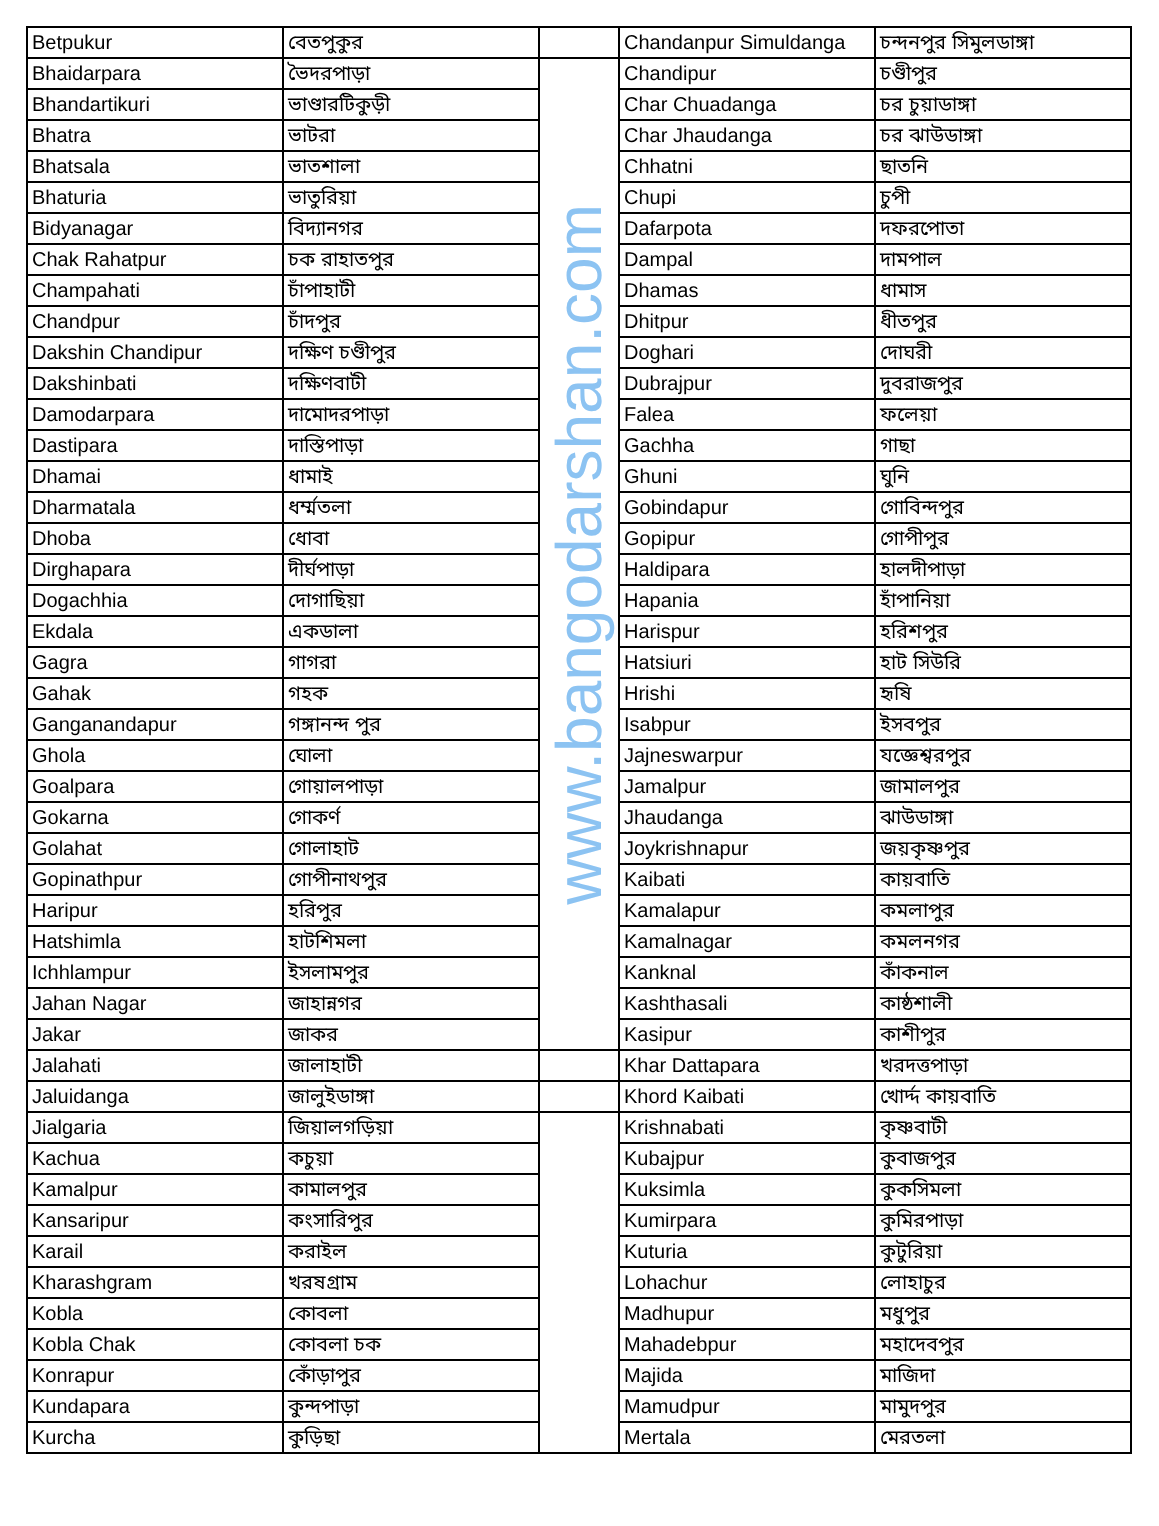| Betpukur | বেতপুকুর | | Chandanpur Simuldanga | চন্দনপুর সিমুলডাঙ্গা |
| Bhaidarpara | ভৈদরপাড়া | www.bangodarshan.com | Chandipur | চণ্ডীপুর |
| Bhandartikuri | ভাণ্ডারটিকুড়ী | | Char Chuadanga | চর চুয়াডাঙ্গা |
| Bhatra | ভাটরা | | Char Jhaudanga | চর ঝাউডাঙ্গা |
| Bhatsala | ভাতশালা | | Chhatni | ছাতনি |
| Bhaturia | ভাতুরিয়া | | Chupi | চুপী |
| Bidyanagar | বিদ্যানগর | | Dafarpota | দফরপোতা |
| Chak Rahatpur | চক রাহাতপুর | | Dampal | দামপাল |
| Champahati | চাঁপাহাটী | | Dhamas | ধামাস |
| Chandpur | চাঁদপুর | | Dhitpur | ধীতপুর |
| Dakshin Chandipur | দক্ষিণ চণ্ডীপুর | | Doghari | দোঘরী |
| Dakshinbati | দক্ষিণবাটী | | Dubrajpur | দুবরাজপুর |
| Damodarpara | দামোদরপাড়া | | Falea | ফলেয়া |
| Dastipara | দাস্তিপাড়া | | Gachha | গাছা |
| Dhamai | ধামাই | | Ghuni | ঘুনি |
| Dharmatala | ধর্ম্মতলা | | Gobindapur | গোবিন্দপুর |
| Dhoba | ধোবা | | Gopipur | গোপীপুর |
| Dirghapara | দীর্ঘপাড়া | | Haldipara | হালদীপাড়া |
| Dogachhia | দোগাছিয়া | | Hapania | হাঁপানিয়া |
| Ekdala | একডালা | | Harispur | হরিশপুর |
| Gagra | গাগরা | | Hatsiuri | হাট সিউরি |
| Gahak | গহক | | Hrishi | হৃষি |
| Ganganandapur | গঙ্গানন্দ পুর | | Isabpur | ইসবপুর |
| Ghola | ঘোলা | | Jajneswarpur | যজ্ঞেশ্বরপুর |
| Goalpara | গোয়ালপাড়া | | Jamalpur | জামালপুর |
| Gokarna | গোকর্ণ | | Jhaudanga | ঝাউডাঙ্গা |
| Golahat | গোলাহাট | | Joykrishnapur | জয়কৃষ্ণপুর |
| Gopinathpur | গোপীনাথপুর | | Kaibati | কায়বাতি |
| Haripur | হরিপুর | | Kamalapur | কমলাপুর |
| Hatshimla | হাটশিমলা | | Kamalnagar | কমলনগর |
| Ichhlampur | ইসলামপুর | | Kanknal | কাঁকনাল |
| Jahan Nagar | জাহান্নগর | | Kashthasali | কাষ্ঠশালী |
| Jakar | জাকর | | Kasipur | কাশীপুর |
| Jalahati | জালাহাটী | | Khar Dattapara | খরদত্তপাড়া |
| Jaluidanga | জালুইডাঙ্গা | | Khord Kaibati | খোর্দ্দ কায়বাতি |
| Jialgaria | জিয়ালগড়িয়া | | Krishnabati | কৃষ্ণবাটী |
| Kachua | কচুয়া | | Kubajpur | কুবাজপুর |
| Kamalpur | কামালপুর | | Kuksimla | কুকসিমলা |
| Kansaripur | কংসারিপুর | | Kumirpara | কুমিরপাড়া |
| Karail | করাইল | | Kuturia | কুটুরিয়া |
| Kharashgram | খরষগ্রাম | | Lohachur | লোহাচুর |
| Kobla | কোবলা | | Madhupur | মধুপুর |
| Kobla Chak | কোবলা চক | | Mahadebpur | মহাদেবপুর |
| Konrapur | কোঁড়াপুর | | Majida | মাজিদা |
| Kundapara | কুন্দপাড়া | | Mamudpur | মামুদপুর |
| Kurcha | কুড়িছা | | Mertala | মেরতলা |